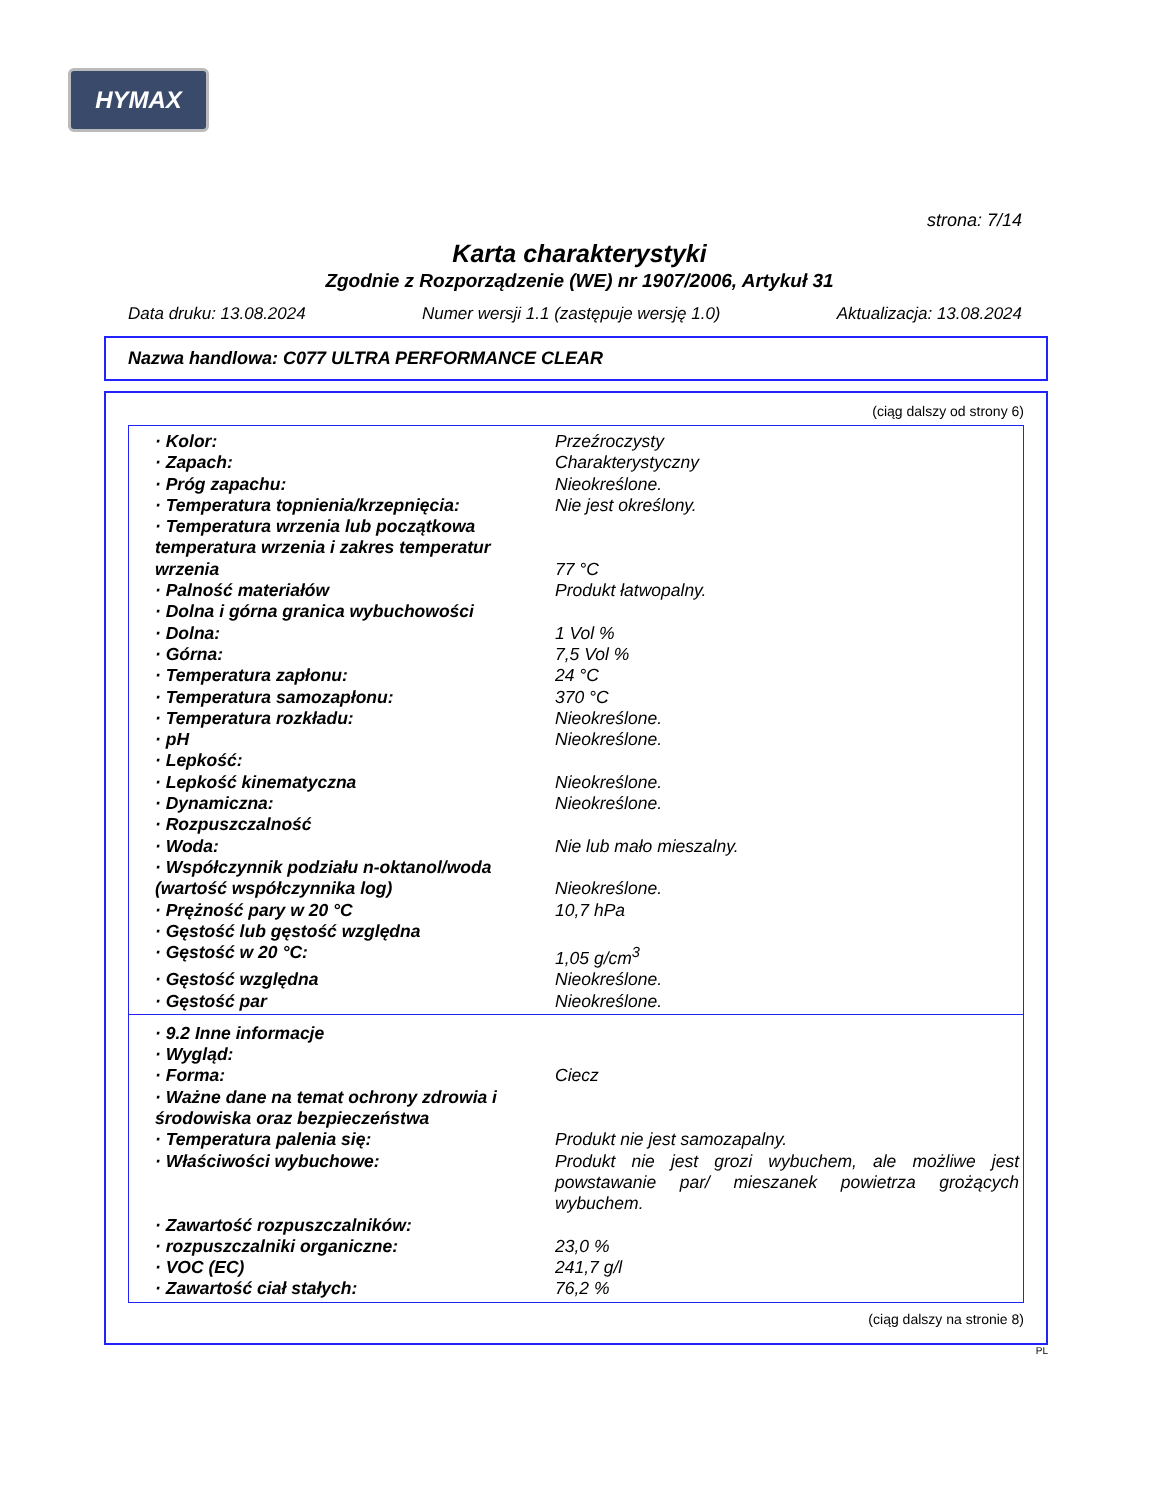HYMAX
strona: 7/14
Karta charakterystyki
Zgodnie z Rozporządzenie (WE) nr 1907/2006, Artykuł 31
Data druku: 13.08.2024 Numer wersji 1.1 (zastępuje wersję 1.0) Aktualizacja: 13.08.2024
Nazwa handlowa: C077 ULTRA PERFORMANCE CLEAR
(ciąg dalszy od strony 6)
· Kolor: Przeźroczysty
· Zapach: Charakterystyczny
· Próg zapachu: Nieokreślone.
· Temperatura topnienia/krzepnięcia: Nie jest określony.
· Temperatura wrzenia lub początkowa temperatura wrzenia i zakres temperatur wrzenia
77 °C
· Palność materiałów Produkt łatwopalny.
· Dolna i górna granica wybuchowości
· Dolna: 1 Vol %
· Górna: 7,5 Vol %
· Temperatura zapłonu: 24 °C
· Temperatura samozapłonu: 370 °C
· Temperatura rozkładu: Nieokreślone.
· pH Nieokreślone.
· Lepkość:
· Lepkość kinematyczna Nieokreślone.
· Dynamiczna: Nieokreślone.
· Rozpuszczalność
· Woda: Nie lub mało mieszalny.
· Współczynnik podziału n-oktanol/woda (wartość współczynnika log)
Nieokreślone.
· Prężność pary w 20 °C 10,7 hPa
· Gęstość lub gęstość względna
· Gęstość w 20 °C: 1,05 g/cm<sup>3</sup>
· Gęstość względna Nieokreślone.
· Gęstość par Nieokreślone.
· 9.2 Inne informacje
· Wygląd:
· Forma: Ciecz
· Ważne dane na temat ochrony zdrowia i środowiska oraz bezpieczeństwa
· Temperatura palenia się: Produkt nie jest samozapalny.
· Właściwości wybuchowe: Produkt nie jest grozi wybuchem, ale możliwe jest powstawanie par/ mieszanek powietrza grożących wybuchem.
· Zawartość rozpuszczalników:
· rozpuszczalniki organiczne: 23,0 %
· VOC (EC) 241,7 g/l
· Zawartość ciał stałych: 76,2 %
(ciąg dalszy na stronie 8)
PL